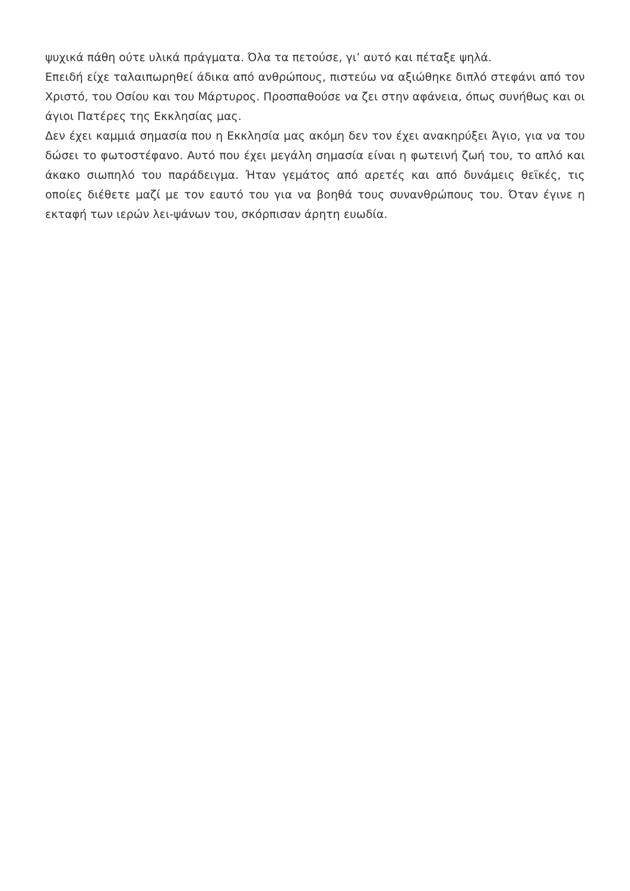ψυχικά πάθη ούτε υλικά πράγματα. Όλα τα πετούσε, γι’ αυτό και πέταξε ψηλά.
Επειδή είχε ταλαιπωρηθεί άδικα από ανθρώπους, πιστεύω να αξιώθηκε διπλό στεφάνι από τον Χριστό, του Οσίου και του Μάρτυρος. Προσπαθούσε να ζει στην αφάνεια, όπως συνήθως και οι άγιοι Πατέρες της Εκκλησίας μας.
Δεν έχει καμμιά σημασία που η Εκκλησία μας ακόμη δεν τον έχει ανακηρύξει Άγιο, για να του δώσει το φωτοστέφανο. Αυτό που έχει μεγάλη σημασία είναι η φωτεινή ζωή του, το απλό και άκακο σιωπηλό του παράδειγμα. Ήταν γεμάτος από αρετές και από δυνάμεις θεϊκές, τις οποίες διέθετε μαζί με τον εαυτό του για να βοηθά τους συνανθρώπους του. Όταν έγινε η εκταφή των ιερών λει-ψάνων του, σκόρπισαν άρητη ευωδία.